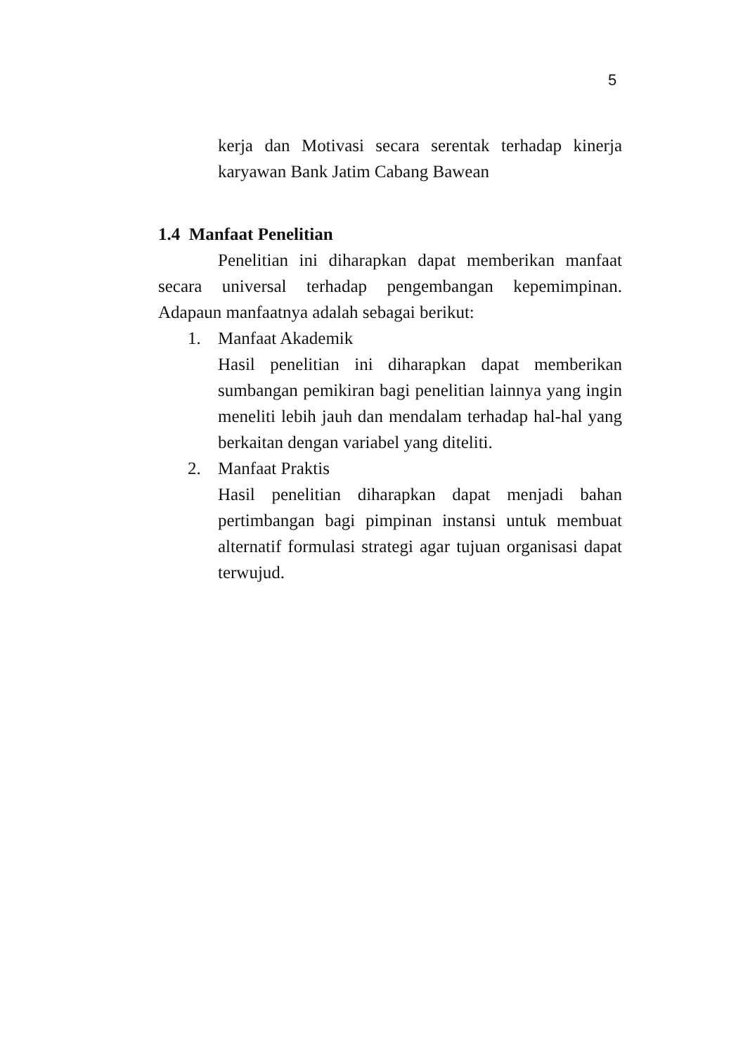5
kerja dan Motivasi secara serentak terhadap kinerja karyawan Bank Jatim Cabang Bawean
1.4 Manfaat Penelitian
Penelitian ini diharapkan dapat memberikan manfaat secara universal terhadap pengembangan kepemimpinan. Adapaun manfaatnya adalah sebagai berikut:
1. Manfaat Akademik
Hasil penelitian ini diharapkan dapat memberikan sumbangan pemikiran bagi penelitian lainnya yang ingin meneliti lebih jauh dan mendalam terhadap hal-hal yang berkaitan dengan variabel yang diteliti.
2. Manfaat Praktis
Hasil penelitian diharapkan dapat menjadi bahan pertimbangan bagi pimpinan instansi untuk membuat alternatif formulasi strategi agar tujuan organisasi dapat terwujud.